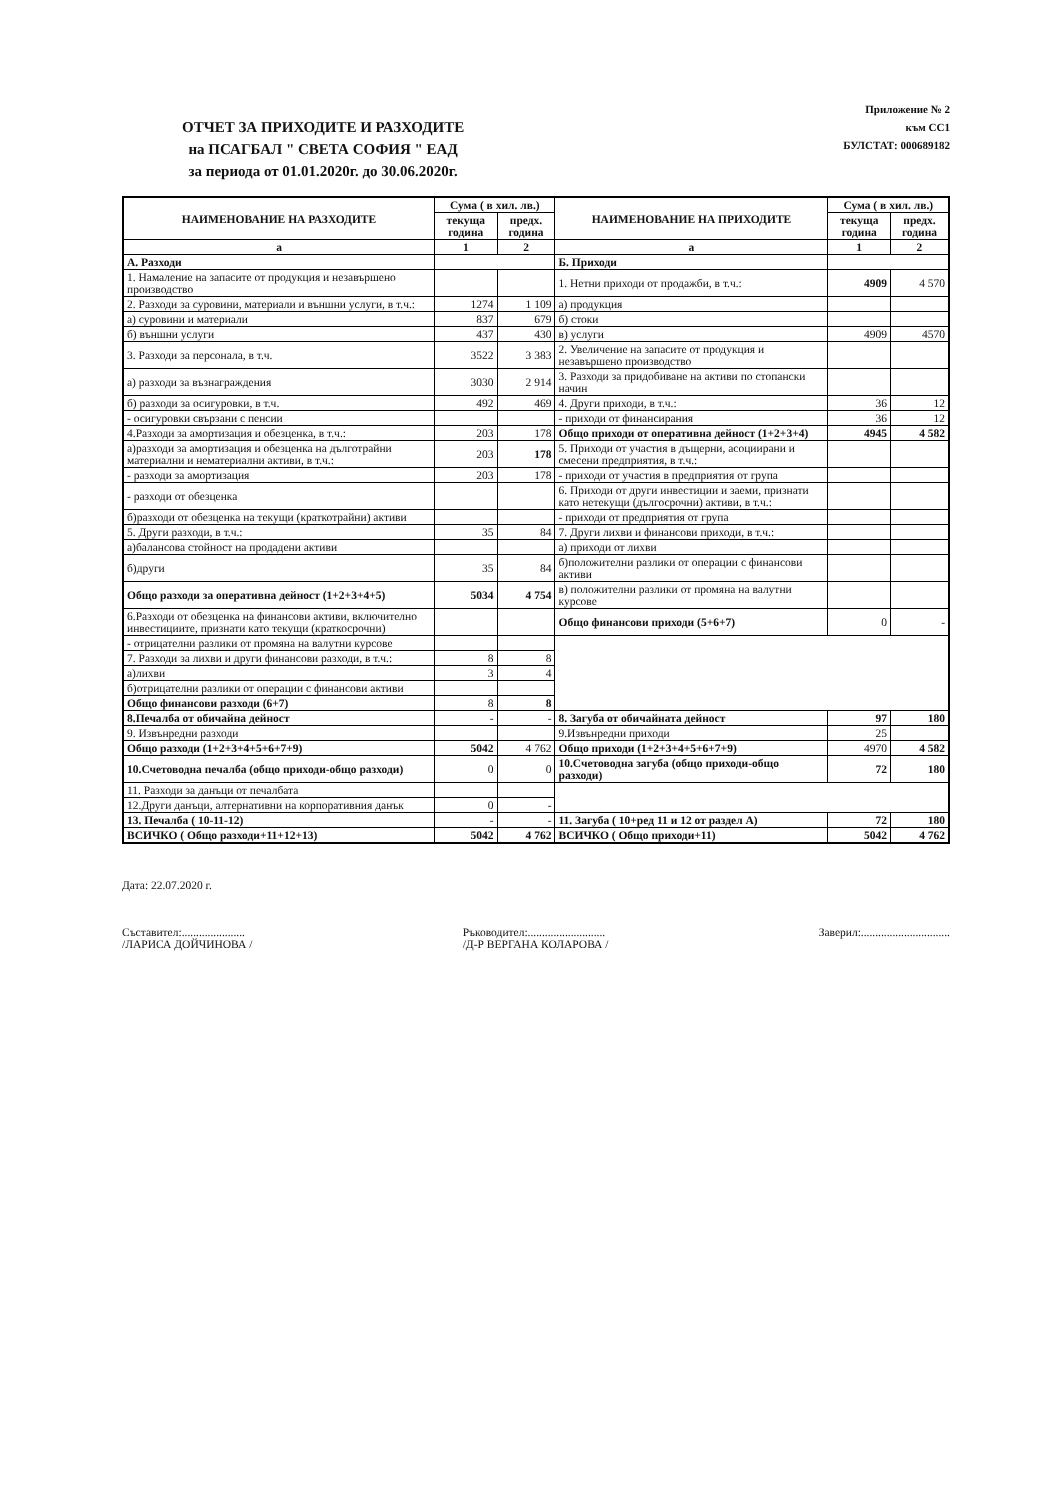ОТЧЕТ ЗА ПРИХОДИТЕ И РАЗХОДИТЕ
на ПСАГБАЛ " СВЕТА СОФИЯ " ЕАД
за периода от 01.01.2020г. до 30.06.2020г.
Приложение № 2
към СС1
БУЛСТАТ: 000689182
| НАИМЕНОВАНИЕ НА РАЗХОДИТЕ | Сума ( в хил. лв.) | | НАИМЕНОВАНИЕ НА ПРИХОДИТЕ | Сума ( в хил. лв.) | |
| --- | --- | --- | --- | --- | --- |
| | текуща година | предх. година | | текуща година | предх. година |
| а | 1 | 2 | а | 1 | 2 |
| А. Разходи | | | Б. Приходи | | |
| 1. Намаление на запасите от продукция и незавършено производство | | | 1. Нетни приходи от продажби, в т.ч.: | 4909 | 4 570 |
| 2. Разходи за суровини, материали и външни услуги, в т.ч.: | 1274 | 1 109 | а) продукция | | |
| а) суровини и материали | 837 | 679 | б) стоки | | |
| б) външни услуги | 437 | 430 | в) услуги | 4909 | 4570 |
| 3. Разходи за персонала, в т.ч. | 3522 | 3 383 | 2. Увеличение на запасите от продукция и незавършено производство | | |
| а) разходи за възнаграждения | 3030 | 2 914 | 3. Разходи за придобиване на активи по стопански начин | | |
| б) разходи за осигуровки, в т.ч. | 492 | 469 | 4. Други приходи, в т.ч.: | 36 | 12 |
| - осигуровки свързани с пенсии | | | - приходи от финансирания | 36 | 12 |
| 4.Разходи за амортизация и обезценка, в т.ч.: | 203 | 178 | Общо приходи от оперативна дейност (1+2+3+4) | 4945 | 4 582 |
| а)разходи за амортизация и обезценка на дълготрайни материални и нематериални активи, в т.ч.: | 203 | 178 | 5. Приходи от участия в дъщерни, асоциирани и смесени предприятия, в т.ч.: | | |
| - разходи за амортизация | 203 | 178 | - приходи от участия в предприятия от група | | |
| - разходи от обезценка | | | 6. Приходи от други инвестиции и заеми, признати като нетекущи (дългосрочни) активи, в т.ч.: | | |
| б)разходи от обезценка на текущи (краткотрайни) активи | | | - приходи от предприятия от група | | |
| 5. Други разходи, в т.ч.: | 35 | 84 | 7. Други лихви и финансови приходи, в т.ч.: | | |
| а)балансова стойност на продадени активи | | | а) приходи от лихви | | |
| б)други | 35 | 84 | б)положителни разлики от операции с финансови активи | | |
| Общо разходи за оперативна дейност (1+2+3+4+5) | 5034 | 4 754 | в) положителни разлики от промяна на валутни курсове | | |
| 6.Разходи от обезценка на финансови активи, включително инвестициите, признати като текущи (краткосрочни) | | | Общо финансови приходи (5+6+7) | 0 | - |
| - отрицателни разлики от промяна на валутни курсове | | | | | |
| 7. Разходи за лихви и други финансови разходи, в т.ч.: | 8 | 8 | | | |
| а)лихви | 3 | 4 | | | |
| б)отрицателни разлики от операции с финансови активи | | | | | |
| Общо финансови разходи (6+7) | 8 | 8 | | | |
| 8.Печалба от обичайна дейност | - | - | 8. Загуба от обичайната дейност | 97 | 180 |
| 9. Извънредни разходи | | | 9.Извънредни приходи | 25 | |
| Общо разходи (1+2+3+4+5+6+7+9) | 5042 | 4 762 | Общо приходи (1+2+3+4+5+6+7+9) | 4970 | 4 582 |
| 10.Счетоводна печалба (общо приходи-общо разходи) | 0 | 0 | 10.Счетоводна загуба (общо приходи-общо разходи) | 72 | 180 |
| 11. Разходи за данъци от печалбата | | | | | |
| 12.Други данъци, алтернативни на корпоративния данък | 0 | - | | | |
| 13. Печалба ( 10-11-12) | - | - | 11. Загуба ( 10+ред 11 и 12 от раздел А) | 72 | 180 |
| ВСИЧКО ( Общо разходи+11+12+13) | 5042 | 4 762 | ВСИЧКО ( Общо приходи+11) | 5042 | 4 762 |
Дата: 22.07.2020 г.
Съставител:......................
/ЛАРИСА ДОЙЧИНОВА /
Ръководител:...........................
/Д-Р ВЕРГАНА КОЛАРОВА /
Заверил:...............................